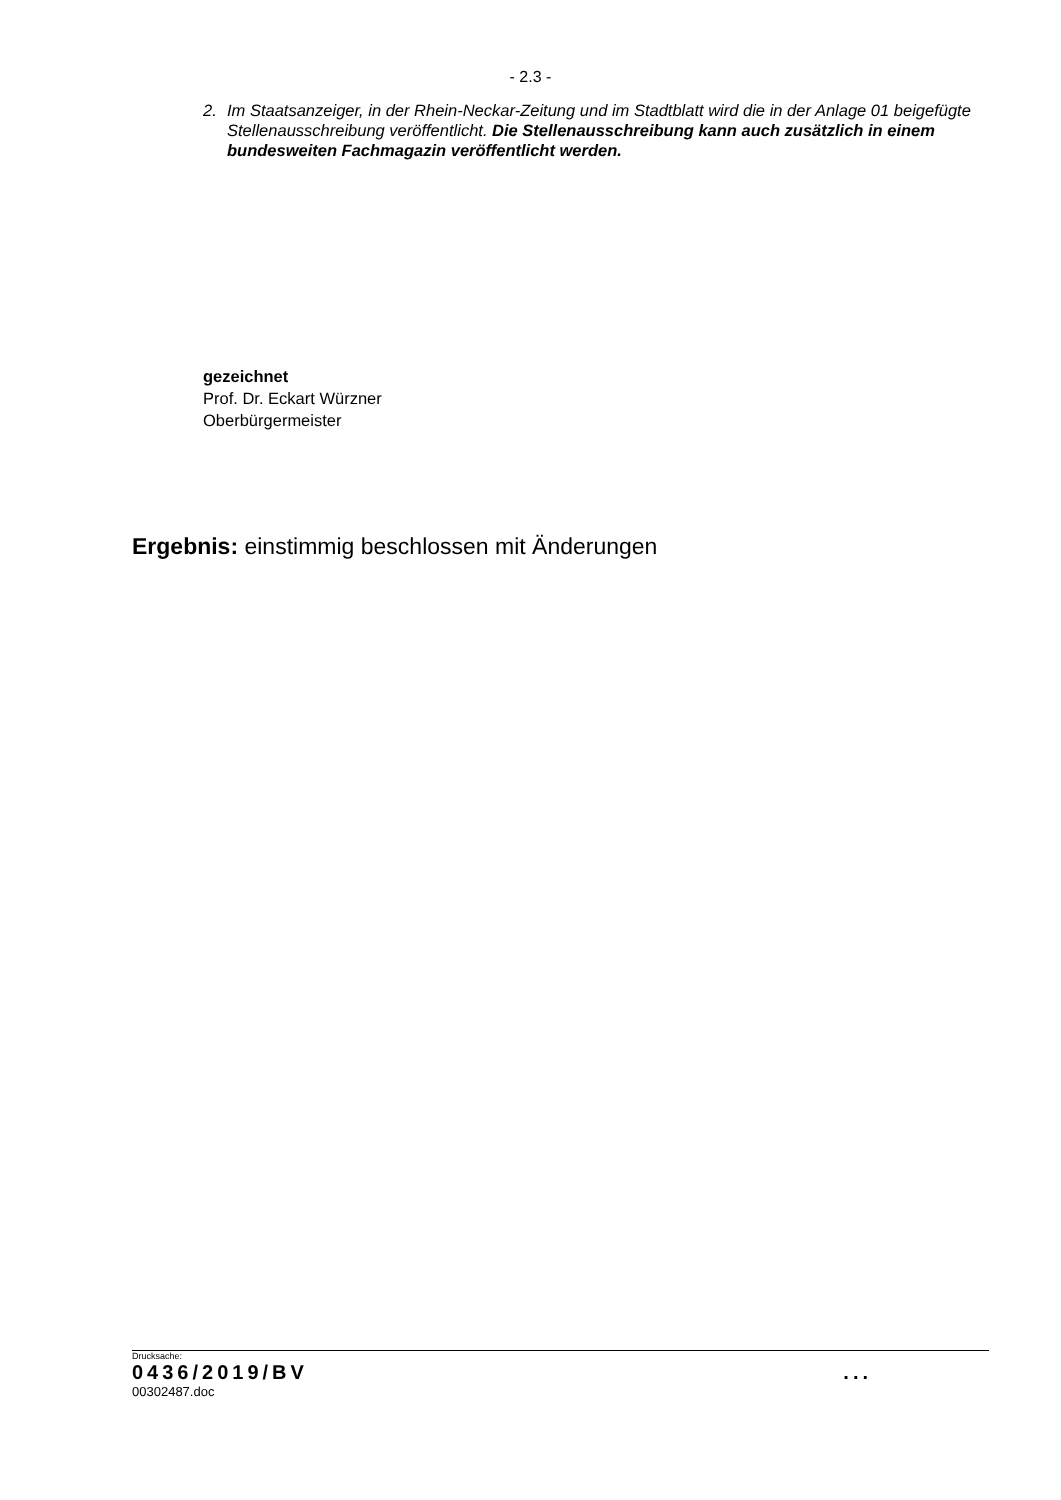- 2.3 -
2. Im Staatsanzeiger, in der Rhein-Neckar-Zeitung und im Stadtblatt wird die in der Anlage 01 beigefügte Stellenausschreibung veröffentlicht. Die Stellenausschreibung kann auch zusätzlich in einem bundesweiten Fachmagazin veröffentlicht werden.
gezeichnet
Prof. Dr. Eckart Würzner
Oberbürgermeister
Ergebnis: einstimmig beschlossen mit Änderungen
Drucksache:
0436/2019/BV...
00302487.doc